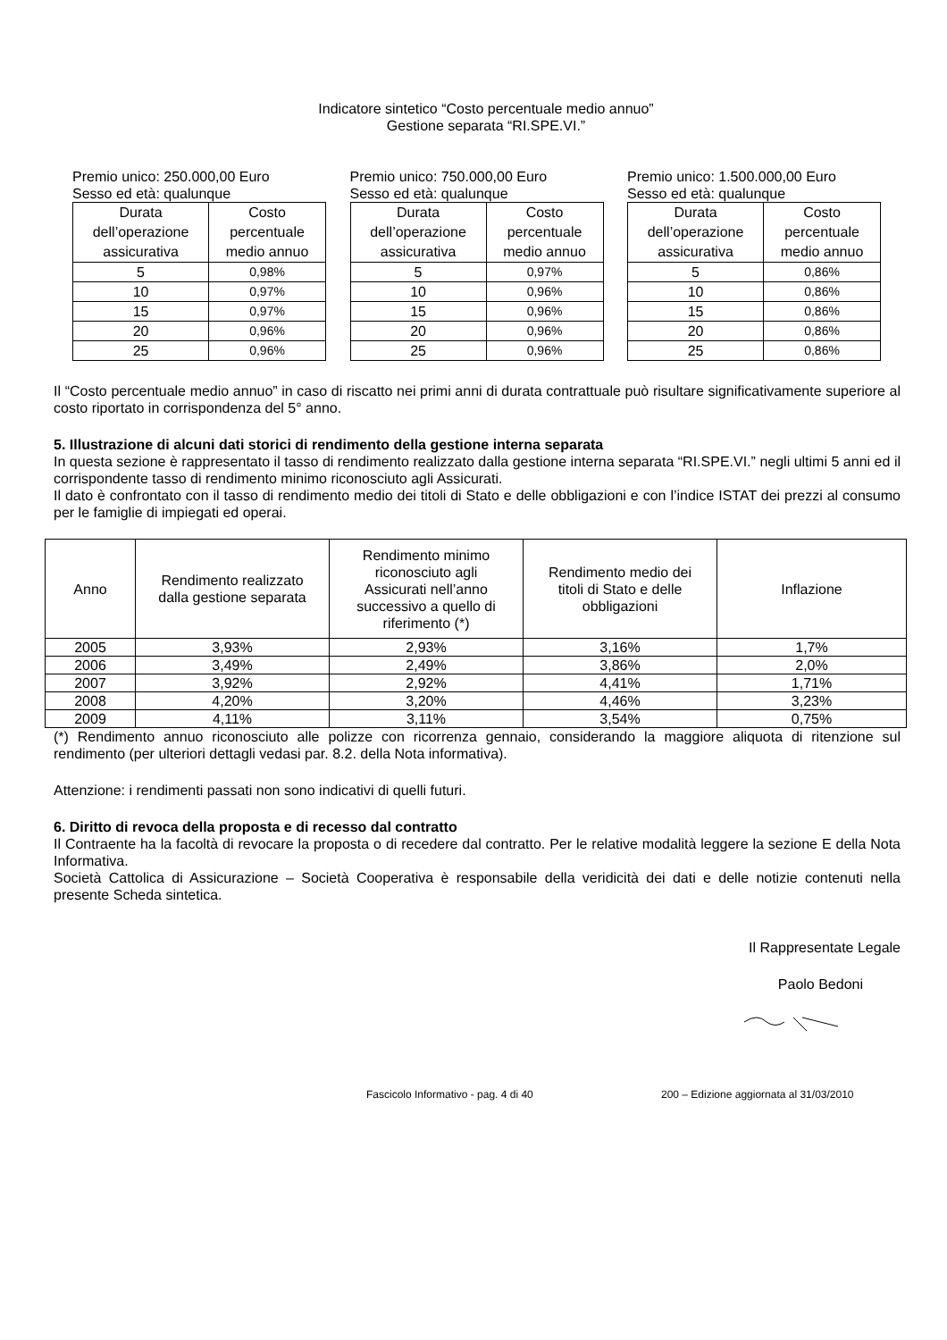Indicatore sintetico “Costo percentuale medio annuo”
Gestione separata “RI.SPE.VI.”
Premio unico: 250.000,00 Euro
Sesso ed età: qualunque
| Durata dell’operazione assicurativa | Costo percentuale medio annuo |
| 5 | 0,98% |
| 10 | 0,97% |
| 15 | 0,97% |
| 20 | 0,96% |
| 25 | 0,96% |
Premio unico: 750.000,00 Euro
Sesso ed età: qualunque
| Durata dell’operazione assicurativa | Costo percentuale medio annuo |
| 5 | 0,97% |
| 10 | 0,96% |
| 15 | 0,96% |
| 20 | 0,96% |
| 25 | 0,96% |
Premio unico: 1.500.000,00 Euro
Sesso ed età: qualunque
| Durata dell’operazione assicurativa | Costo percentuale medio annuo |
| 5 | 0,86% |
| 10 | 0,86% |
| 15 | 0,86% |
| 20 | 0,86% |
| 25 | 0,86% |
Il “Costo percentuale medio annuo” in caso di riscatto nei primi anni di durata contrattuale può risultare significativamente superiore al costo riportato in corrispondenza del 5° anno.
5. Illustrazione di alcuni dati storici di rendimento della gestione interna separata
In questa sezione è rappresentato il tasso di rendimento realizzato dalla gestione interna separata “RI.SPE.VI.” negli ultimi 5 anni ed il corrispondente tasso di rendimento minimo riconosciuto agli Assicurati.
Il dato è confrontato con il tasso di rendimento medio dei titoli di Stato e delle obbligazioni e con l’indice ISTAT dei prezzi al consumo per le famiglie di impiegati ed operai.
| Anno | Rendimento realizzato dalla gestione separata | Rendimento minimo riconosciuto agli Assicurati nell’anno successivo a quello di riferimento (*) | Rendimento medio dei titoli di Stato e delle obbligazioni | Inflazione |
| --- | --- | --- | --- | --- |
| 2005 | 3,93% | 2,93% | 3,16% | 1,7% |
| 2006 | 3,49% | 2,49% | 3,86% | 2,0% |
| 2007 | 3,92% | 2,92% | 4,41% | 1,71% |
| 2008 | 4,20% | 3,20% | 4,46% | 3,23% |
| 2009 | 4,11% | 3,11% | 3,54% | 0,75% |
(*) Rendimento annuo riconosciuto alle polizze con ricorrenza gennaio, considerando la maggiore aliquota di ritenzione sul rendimento (per ulteriori dettagli vedasi par. 8.2. della Nota informativa).
Attenzione: i rendimenti passati non sono indicativi di quelli futuri.
6. Diritto di revoca della proposta e di recesso dal contratto
Il Contraente ha la facoltà di revocare la proposta o di recedere dal contratto. Per le relative modalità leggere la sezione E della Nota Informativa.
Società Cattolica di Assicurazione – Società Cooperativa è responsabile della veridicità dei dati e delle notizie contenuti nella presente Scheda sintetica.
Il Rappresentate Legale
Paolo Bedoni
Fascicolo Informativo - pag. 4 di 40
200 – Edizione aggiornata al 31/03/2010